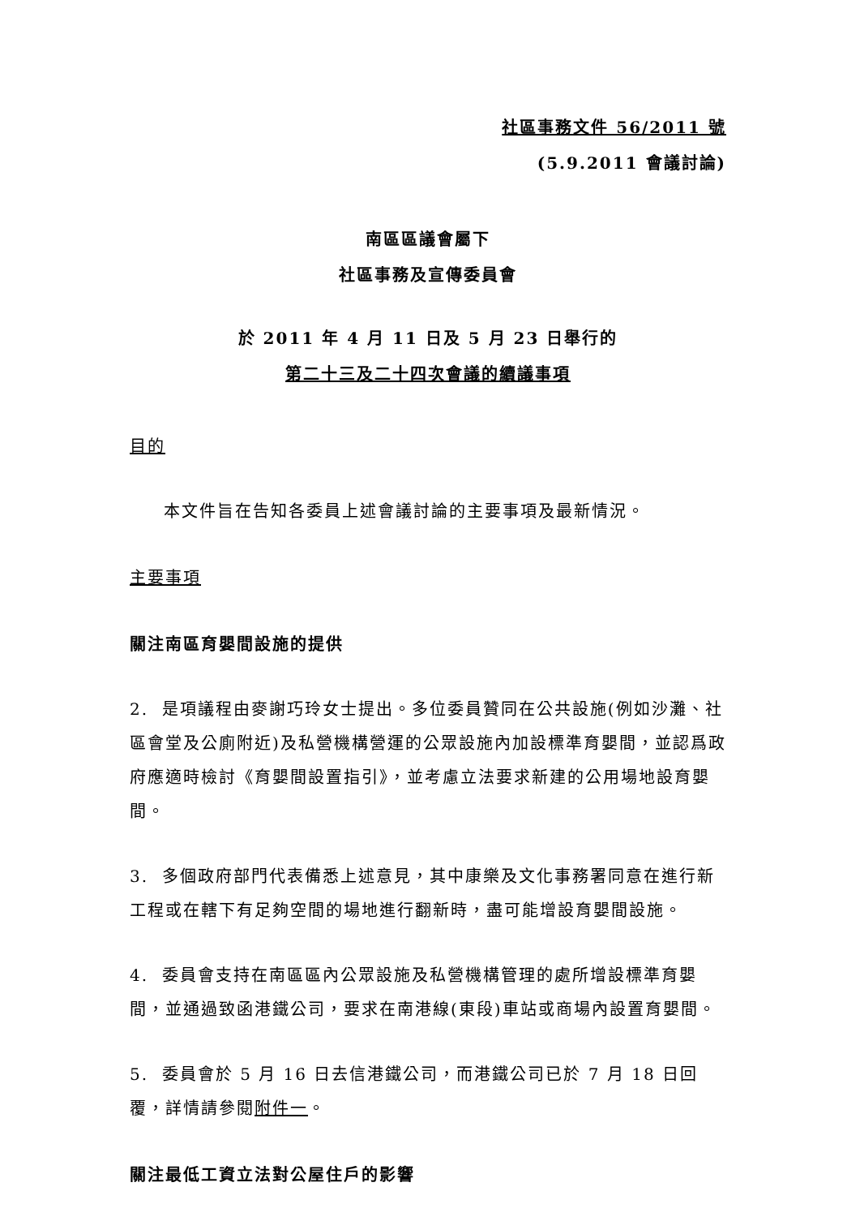社區事務文件 56/2011 號
(5.9.2011 會議討論)
南區區議會屬下
社區事務及宣傳委員會
於 2011 年 4 月 11 日及 5 月 23 日舉行的
第二十三及二十四次會議的續議事項
目的
本文件旨在告知各委員上述會議討論的主要事項及最新情況。
主要事項
關注南區育嬰間設施的提供
2. 是項議程由麥謝巧玲女士提出。多位委員贊同在公共設施(例如沙灘、社區會堂及公廁附近)及私營機構營運的公眾設施內加設標準育嬰間，並認爲政府應適時檢討《育嬰間設置指引》，並考慮立法要求新建的公用場地設育嬰間。
3. 多個政府部門代表備悉上述意見，其中康樂及文化事務署同意在進行新工程或在轄下有足夠空間的場地進行翻新時，盡可能增設育嬰間設施。
4. 委員會支持在南區區內公眾設施及私營機構管理的處所增設標準育嬰間，並通過致函港鐵公司，要求在南港線(東段)車站或商場內設置育嬰間。
5. 委員會於 5 月 16 日去信港鐵公司，而港鐵公司已於 7 月 18 日回覆，詳情請參閱附件一。
關注最低工資立法對公屋住戶的影響